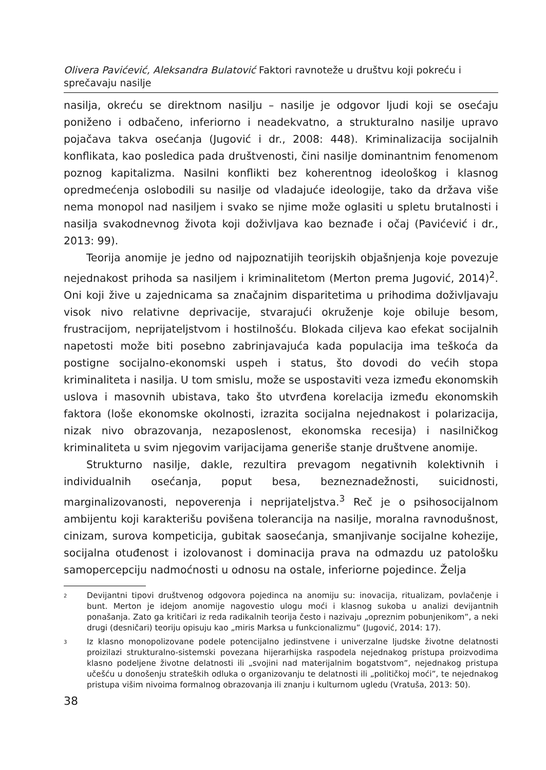Olivera Pavićević, Aleksandra Bulatović Faktori ravnoteže u društvu koji pokreću i sprečavaju nasilje
nasilja, okreću se direktnom nasilju – nasilje je odgovor ljudi koji se osećaju poniženo i odbačeno, inferiorno i neadekvatno, a strukturalno nasilje upravo pojačava takva osećanja (Jugović i dr., 2008: 448). Kriminalizacija socijalnih konflikata, kao posledica pada društvenosti, čini nasilje dominantnim fenomenom poznog kapitalizma. Nasilni konflikti bez koherentnog ideološkog i klasnog opredmećenja oslobodili su nasilje od vladajuće ideologije, tako da država više nema monopol nad nasiljem i svako se njime može oglasiti u spletu brutalnosti i nasilja svakodnevnog života koji doživljava kao beznađe i očaj (Pavićević i dr., 2013: 99).
Teorija anomije je jedno od najpoznatijih teorijskih objašnjenja koje povezuje nejednakost prihoda sa nasiljem i kriminalitetom (Merton prema Jugović, 2014)<sup>2</sup>. Oni koji žive u zajednicama sa značajnim disparitetima u prihodima doživljavaju visok nivo relativne deprivacije, stvarajući okruženje koje obiluje besom, frustracijom, neprijateljstvom i hostilnošću. Blokada ciljeva kao efekat socijalnih napetosti može biti posebno zabrinjavajuća kada populacija ima teškoća da postigne socijalno-ekonomski uspeh i status, što dovodi do većih stopa kriminaliteta i nasilja. U tom smislu, može se uspostaviti veza između ekonomskih uslova i masovnih ubistava, tako što utvrđena korelacija između ekonomskih faktora (loše ekonomske okolnosti, izrazita socijalna nejednakost i polarizacija, nizak nivo obrazovanja, nezaposlenost, ekonomska recesija) i nasilničkog kriminaliteta u svim njegovim varijacijama generiše stanje društvene anomije.
Strukturno nasilje, dakle, rezultira prevagom negativnih kolektivnih i individualnih osećanja, poput besa, bezneznadežnosti, suicidnosti, marginalizovanosti, nepoverenja i neprijateljstva.<sup>3</sup> Reč je o psihosocijalnom ambijentu koji karakterišu povišena tolerancija na nasilje, moralna ravnodušnost, cinizam, surova kompeticija, gubitak saosećanja, smanjivanje socijalne kohezije, socijalna otuđenost i izolovanost i dominacija prava na odmazdu uz patološku samopercepciju nadmoćnosti u odnosu na ostale, inferiorne pojedince. Želja
2 Devijantni tipovi društvenog odgovora pojedinca na anomiju su: inovacija, ritualizam, povlačenje i bunt. Merton je idejom anomije nagovestio ulogu moći i klasnog sukoba u analizi devijantnih ponašanja. Zato ga kritičari iz reda radikalnih teorija često i nazivaju „opreznim pobunjenikom”, a neki drugi (desničari) teoriju opisuju kao „miris Marksa u funkcionalizmu” (Jugović, 2014: 17).
3 Iz klasno monopolizovane podele potencijalno jedinstvene i univerzalne ljudske životne delatnosti proizilazi strukturalno-sistemski povezana hijerarhijska raspodela nejednakog pristupa proizvodima klasno podeljene životne delatnosti ili „svojini nad materijalnim bogatstvom”, nejednakog pristupa učešću u donošenju strateških odluka o organizovanju te delatnosti ili „političkoj moći”, te nejednakog pristupa višim nivoima formalnog obrazovanja ili znanju i kulturnom ugledu (Vratuša, 2013: 50).
38